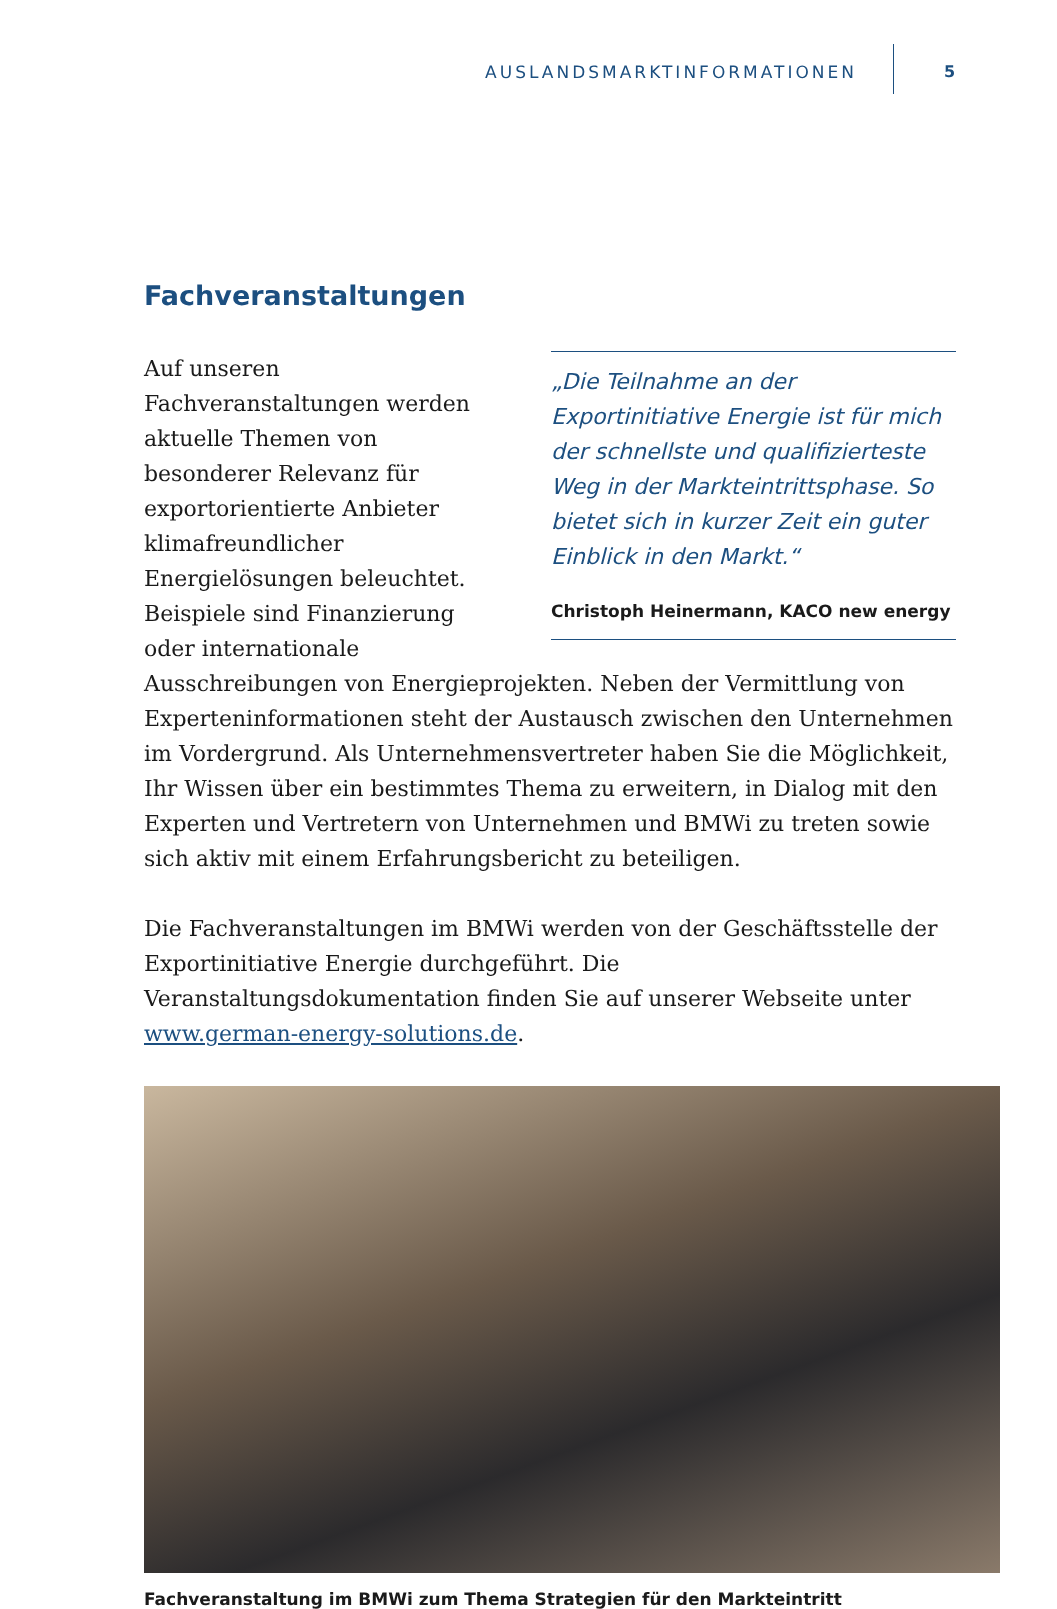AUSLANDSMARKTINFORMATIONEN 5
Fachveranstaltungen
„Die Teilnahme an der Exportinitiative Energie ist für mich der schnellste und qualifizierteste Weg in der Markteintrittsphase. So bietet sich in kurzer Zeit ein guter Einblick in den Markt.“
Christoph Heinermann, KACO new energy
Auf unseren Fachveranstaltungen werden aktuelle Themen von besonderer Relevanz für exportorientierte Anbieter klimafreundlicher Energielösungen beleuchtet. Beispiele sind Finanzierung oder internationale Ausschreibungen von Energieprojekten. Neben der Vermittlung von Experteninformationen steht der Austausch zwischen den Unternehmen im Vordergrund. Als Unternehmensvertreter haben Sie die Möglichkeit, Ihr Wissen über ein bestimmtes Thema zu erweitern, in Dialog mit den Experten und Vertretern von Unternehmen und BMWi zu treten sowie sich aktiv mit einem Erfahrungsbericht zu beteiligen.
Die Fachveranstaltungen im BMWi werden von der Geschäftsstelle der Exportinitiative Energie durchgeführt. Die Veranstaltungsdokumentation finden Sie auf unserer Webseite unter www.german-energy-solutions.de.
Fachveranstaltung im BMWi zum Thema Strategien für den Markteintritt